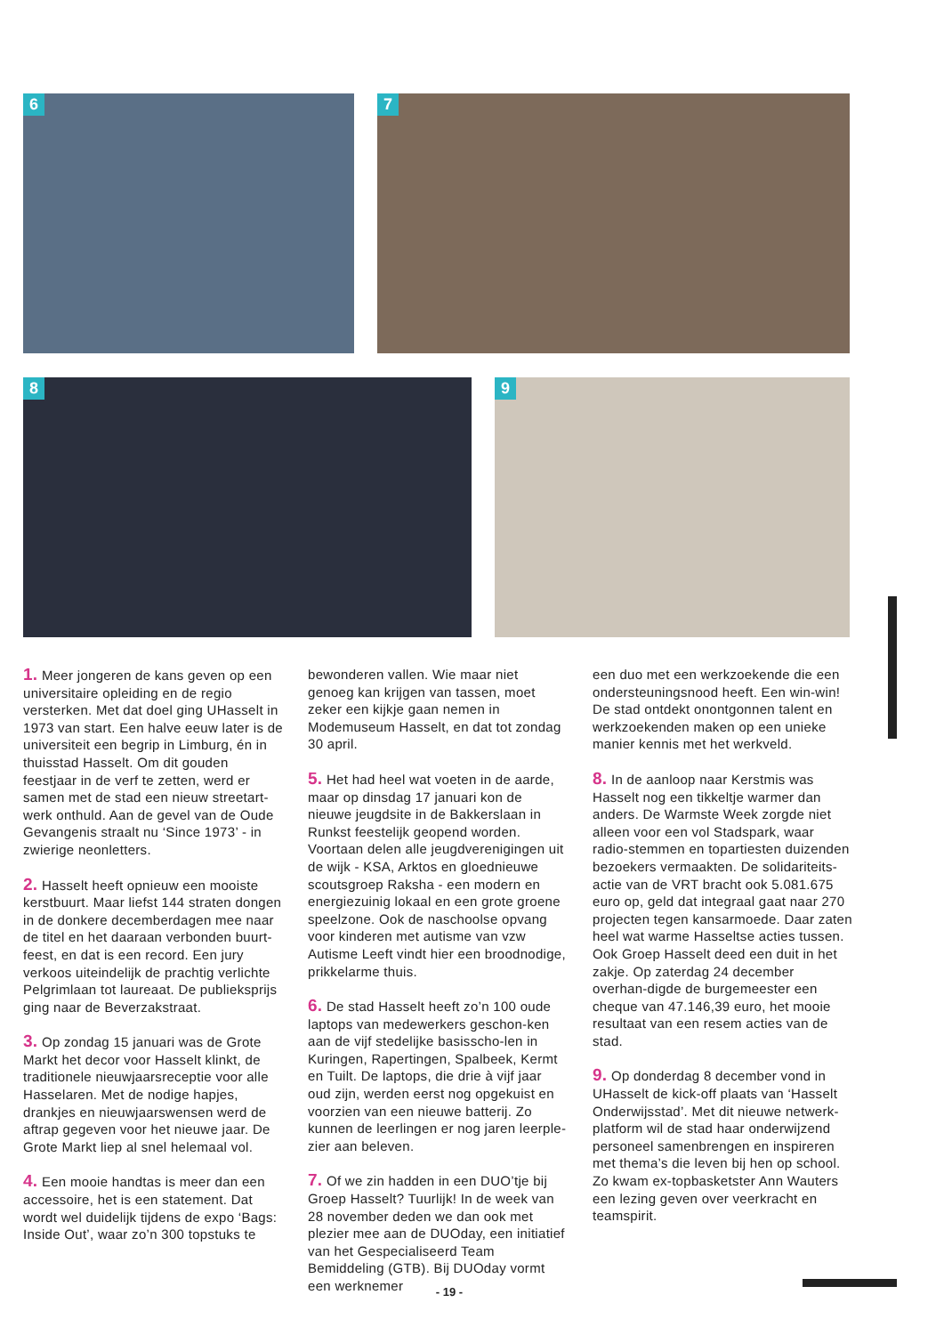6 7
8 9
1. Meer jongeren de kans geven op een universitaire opleiding en de regio versterken. Met dat doel ging UHasselt in 1973 van start. Een halve eeuw later is de universiteit een begrip in Limburg, én in thuisstad Hasselt. Om dit gouden feestjaar in de verf te zetten, werd er samen met de stad een nieuw streetart-werk onthuld. Aan de gevel van de Oude Gevangenis straalt nu ‘Since 1973’ - in zwierige neonletters.
2. Hasselt heeft opnieuw een mooiste kerstbuurt. Maar liefst 144 straten dongen in de donkere decemberdagen mee naar de titel en het daaraan verbonden buurt-feest, en dat is een record. Een jury verkoos uiteindelijk de prachtig verlichte Pelgrimlaan tot laureaat. De publieksprijs ging naar de Beverzakstraat.
3. Op zondag 15 januari was de Grote Markt het decor voor Hasselt klinkt, de traditionele nieuwjaarsreceptie voor alle Hasselaren. Met de nodige hapjes, drankjes en nieuwjaarswensen werd de aftrap gegeven voor het nieuwe jaar. De Grote Markt liep al snel helemaal vol.
4. Een mooie handtas is meer dan een accessoire, het is een statement. Dat wordt wel duidelijk tijdens de expo ‘Bags: Inside Out’, waar zo’n 300 topstuks te
bewonderen vallen. Wie maar niet genoeg kan krijgen van tassen, moet zeker een kijkje gaan nemen in Modemuseum Hasselt, en dat tot zondag 30 april.
5. Het had heel wat voeten in de aarde, maar op dinsdag 17 januari kon de nieuwe jeugdsite in de Bakkerslaan in Runkst feestelijk geopend worden. Voortaan delen alle jeugdverenigingen uit de wijk - KSA, Arktos en gloednieuwe scoutsgroep Raksha - een modern en energiezuinig lokaal en een grote groene speelzone. Ook de naschoolse opvang voor kinderen met autisme van vzw Autisme Leeft vindt hier een broodnodige, prikkelarme thuis.
6. De stad Hasselt heeft zo’n 100 oude laptops van medewerkers geschon-ken aan de vijf stedelijke basisscho-len in Kuringen, Rapertingen, Spalbeek, Kermt en Tuilt. De laptops, die drie à vijf jaar oud zijn, werden eerst nog opgekuist en voorzien van een nieuwe batterij. Zo kunnen de leerlingen er nog jaren leerple-zier aan beleven.
7. Of we zin hadden in een DUO’tje bij Groep Hasselt? Tuurlijk! In de week van 28 november deden we dan ook met plezier mee aan de DUOday, een initiatief van het Gespecialiseerd Team Bemiddeling (GTB). Bij DUOday vormt een werknemer
een duo met een werkzoekende die een ondersteuningsnood heeft. Een win-win! De stad ontdekt onontgonnen talent en werkzoekenden maken op een unieke manier kennis met het werkveld.
8. In de aanloop naar Kerstmis was Hasselt nog een tikkeltje warmer dan anders. De Warmste Week zorgde niet alleen voor een vol Stadspark, waar radio-stemmen en topartiesten duizenden bezoekers vermaakten. De solidariteits-actie van de VRT bracht ook 5.081.675 euro op, geld dat integraal gaat naar 270 projecten tegen kansarmoede. Daar zaten heel wat warme Hasseltse acties tussen. Ook Groep Hasselt deed een duit in het zakje. Op zaterdag 24 december overhan-digde de burgemeester een cheque van 47.146,39 euro, het mooie resultaat van een resem acties van de stad.
9. Op donderdag 8 december vond in UHasselt de kick-off plaats van ‘Hasselt Onderwijsstad’. Met dit nieuwe netwerk-platform wil de stad haar onderwijzend personeel samenbrengen en inspireren met thema’s die leven bij hen op school. Zo kwam ex-topbasketster Ann Wauters een lezing geven over veerkracht en teamspirit.
- 19 -